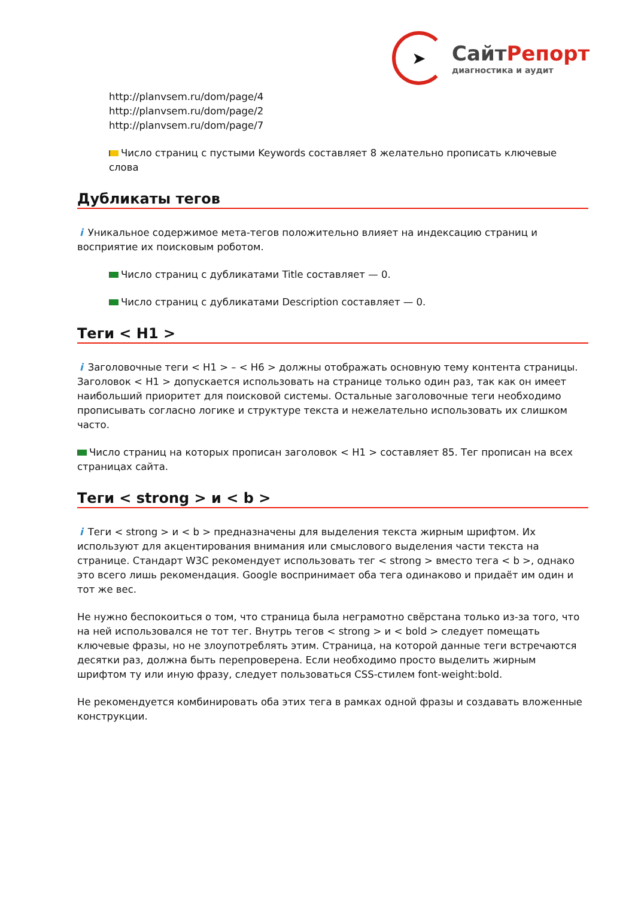➤
СайтРепорт
диагностика и аудит
http://planvsem.ru/dom/page/4
http://planvsem.ru/dom/page/2
http://planvsem.ru/dom/page/7
Число страниц с пустыми Keywords составляет 8 желательно прописать ключевые слова
Дубликаты тегов
i Уникальное содержимое мета-тегов положительно влияет на индексацию страниц и восприятие их поисковым роботом.
Число страниц с дубликатами Title составляет — 0.
Число страниц с дубликатами Description составляет — 0.
Теги < H1 >
i Заголовочные теги < H1 > – < H6 > должны отображать основную тему контента страницы. Заголовок < H1 > допускается использовать на странице только один раз, так как он имеет наибольший приоритет для поисковой системы. Остальные заголовочные теги необходимо прописывать согласно логике и структуре текста и нежелательно использовать их слишком часто.
Число страниц на которых прописан заголовок < H1 > составляет 85. Тег прописан на всех страницах сайта.
Теги < strong > и < b >
i Теги < strong > и < b > предназначены для выделения текста жирным шрифтом. Их используют для акцентирования внимания или смыслового выделения части текста на странице. Стандарт W3C рекомендует использовать тег < strong > вместо тега < b >, однако это всего лишь рекомендация. Google воспринимает оба тега одинаково и придаёт им один и тот же вес.
Не нужно беспокоиться о том, что страница была неграмотно свёрстана только из-за того, что на ней использовался не тот тег. Внутрь тегов < strong > и < bold > следует помещать ключевые фразы, но не злоупотреблять этим. Страница, на которой данные теги встречаются десятки раз, должна быть перепроверена. Если необходимо просто выделить жирным шрифтом ту или иную фразу, следует пользоваться CSS-стилем font-weight:bold.
Не рекомендуется комбинировать оба этих тега в рамках одной фразы и создавать вложенные конструкции.